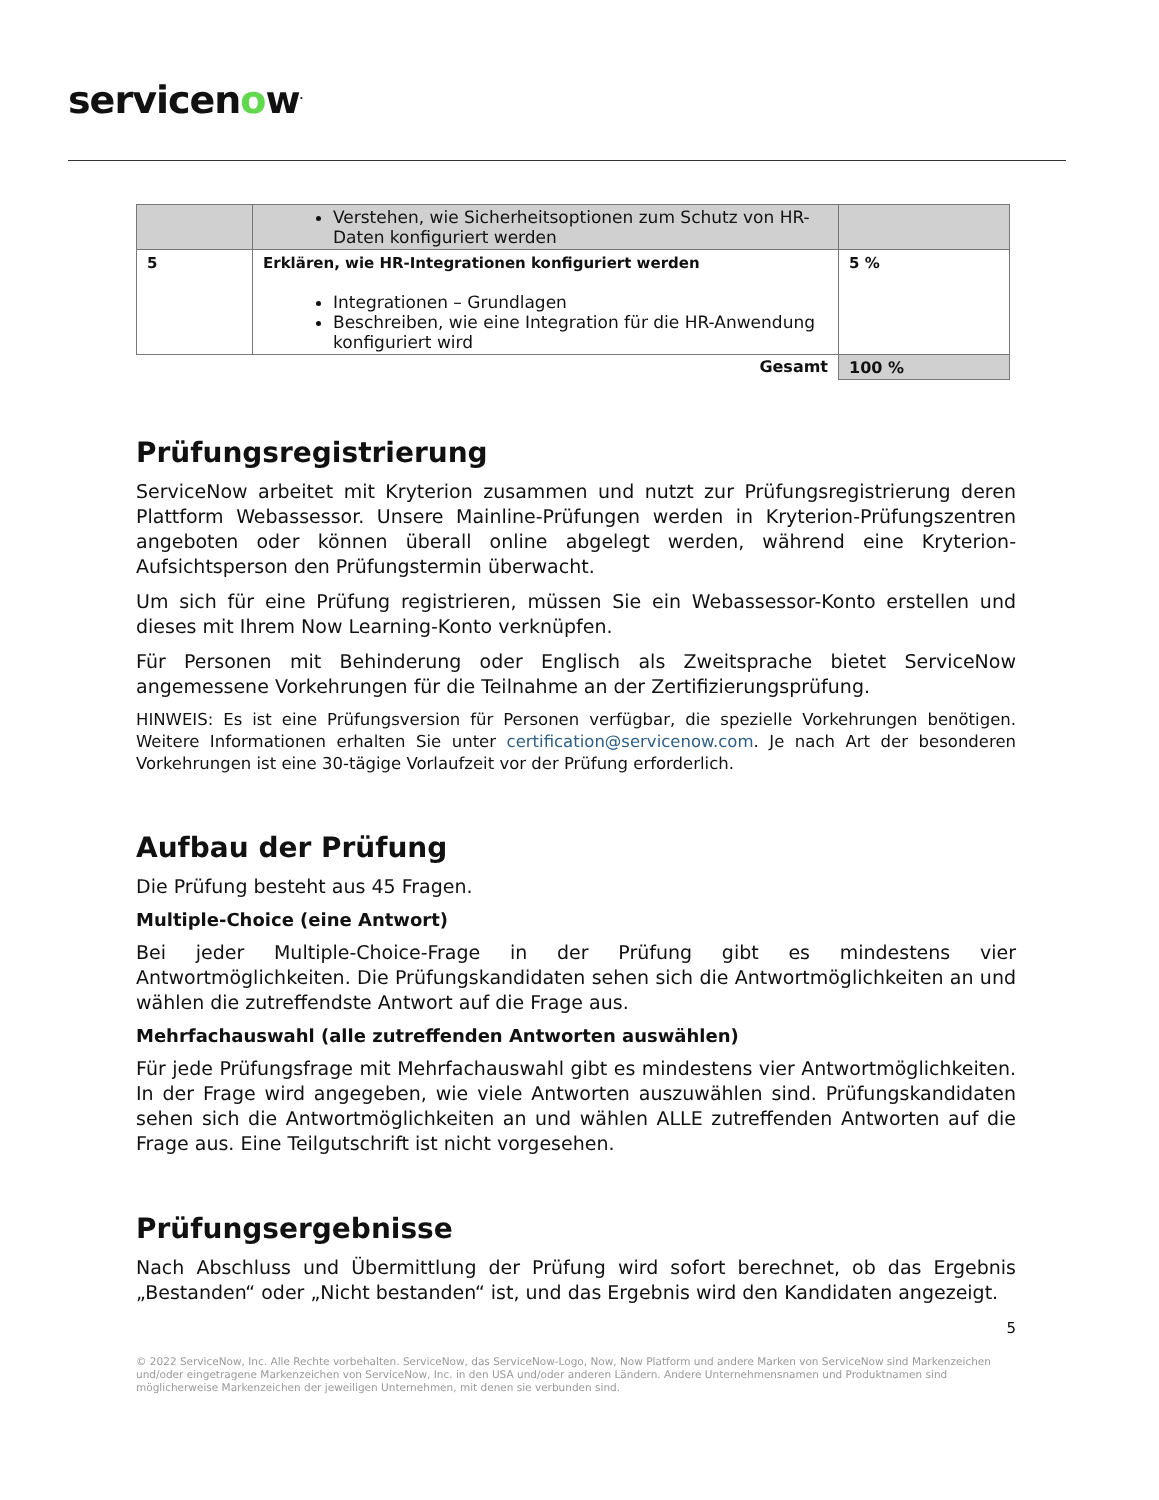servicenow<sup>.</sup>
| | Verstehen, wie Sicherheitsoptionen zum Schutz von HR-Daten konfiguriert werden | |
| 5 | Erklären, wie HR-Integrationen konfiguriert werden Integrationen – Grundlagen Beschreiben, wie eine Integration für die HR-Anwendung konfiguriert wird | 5 % |
| Gesamt | | 100 % |
Prüfungsregistrierung
ServiceNow arbeitet mit Kryterion zusammen und nutzt zur Prüfungsregistrierung deren Plattform Webassessor. Unsere Mainline-Prüfungen werden in Kryterion-Prüfungszentren angeboten oder können überall online abgelegt werden, während eine Kryterion-Aufsichtsperson den Prüfungstermin überwacht.
Um sich für eine Prüfung registrieren, müssen Sie ein Webassessor-Konto erstellen und dieses mit Ihrem Now Learning-Konto verknüpfen.
Für Personen mit Behinderung oder Englisch als Zweitsprache bietet ServiceNow angemessene Vorkehrungen für die Teilnahme an der Zertifizierungsprüfung.
HINWEIS: Es ist eine Prüfungsversion für Personen verfügbar, die spezielle Vorkehrungen benötigen. Weitere Informationen erhalten Sie unter certification@servicenow.com. Je nach Art der besonderen Vorkehrungen ist eine 30-tägige Vorlaufzeit vor der Prüfung erforderlich.
Aufbau der Prüfung
Die Prüfung besteht aus 45 Fragen.
Multiple-Choice (eine Antwort)
Bei jeder Multiple-Choice-Frage in der Prüfung gibt es mindestens vier Antwortmöglichkeiten. Die Prüfungskandidaten sehen sich die Antwortmöglichkeiten an und wählen die zutreffendste Antwort auf die Frage aus.
Mehrfachauswahl (alle zutreffenden Antworten auswählen)
Für jede Prüfungsfrage mit Mehrfachauswahl gibt es mindestens vier Antwortmöglichkeiten. In der Frage wird angegeben, wie viele Antworten auszuwählen sind. Prüfungskandidaten sehen sich die Antwortmöglichkeiten an und wählen ALLE zutreffenden Antworten auf die Frage aus. Eine Teilgutschrift ist nicht vorgesehen.
Prüfungsergebnisse
Nach Abschluss und Übermittlung der Prüfung wird sofort berechnet, ob das Ergebnis „Bestanden“ oder „Nicht bestanden“ ist, und das Ergebnis wird den Kandidaten angezeigt.
5
© 2022 ServiceNow, Inc. Alle Rechte vorbehalten. ServiceNow, das ServiceNow-Logo, Now, Now Platform und andere Marken von ServiceNow sind Markenzeichen und/oder eingetragene Markenzeichen von ServiceNow, Inc. in den USA und/oder anderen Ländern. Andere Unternehmensnamen und Produktnamen sind möglicherweise Markenzeichen der jeweiligen Unternehmen, mit denen sie verbunden sind.